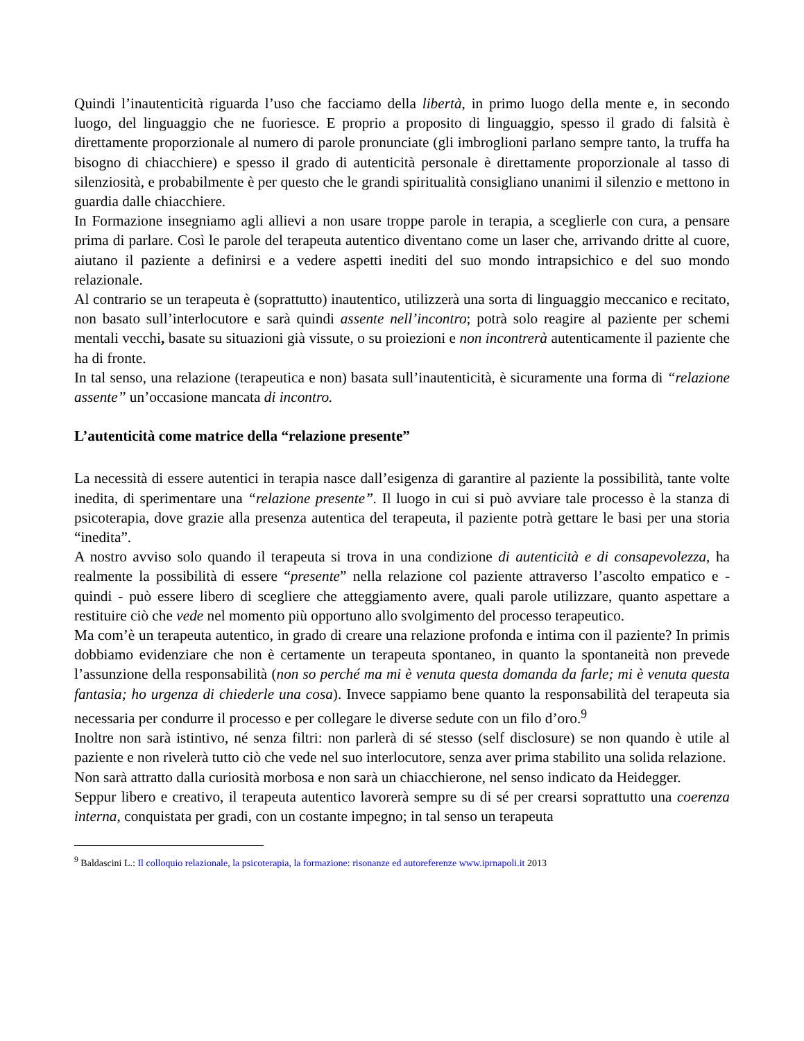Quindi l’inautenticità riguarda l’uso che facciamo della libertà, in primo luogo della mente e, in secondo luogo, del linguaggio che ne fuoriesce. E proprio a proposito di linguaggio, spesso il grado di falsità è direttamente proporzionale al numero di parole pronunciate (gli imbroglioni parlano sempre tanto, la truffa ha bisogno di chiacchiere) e spesso il grado di autenticità personale è direttamente proporzionale al tasso di silenziosità, e probabilmente è per questo che le grandi spiritualità consigliano unanimi il silenzio e mettono in guardia dalle chiacchiere.
In Formazione insegniamo agli allievi a non usare troppe parole in terapia, a sceglierle con cura, a pensare prima di parlare. Così le parole del terapeuta autentico diventano come un laser che, arrivando dritte al cuore, aiutano il paziente a definirsi e a vedere aspetti inediti del suo mondo intrapsichico e del suo mondo relazionale.
Al contrario se un terapeuta è (soprattutto) inautentico, utilizzerà una sorta di linguaggio meccanico e recitato, non basato sull’interlocutore e sarà quindi assente nell’incontro; potrà solo reagire al paziente per schemi mentali vecchi, basate su situazioni già vissute, o su proiezioni e non incontrerà autenticamente il paziente che ha di fronte.
In tal senso, una relazione (terapeutica e non) basata sull’inautenticità, è sicuramente una forma di “relazione assente” un’occasione mancata di incontro.
L’autenticità come matrice della “relazione presente”
La necessità di essere autentici in terapia nasce dall’esigenza di garantire al paziente la possibilità, tante volte inedita, di sperimentare una “relazione presente”. Il luogo in cui si può avviare tale processo è la stanza di psicoterapia, dove grazie alla presenza autentica del terapeuta, il paziente potrà gettare le basi per una storia “inedita”.
A nostro avviso solo quando il terapeuta si trova in una condizione di autenticità e di consapevolezza, ha realmente la possibilità di essere “presente” nella relazione col paziente attraverso l’ascolto empatico e - quindi - può essere libero di scegliere che atteggiamento avere, quali parole utilizzare, quanto aspettare a restituire ciò che vede nel momento più opportuno allo svolgimento del processo terapeutico.
Ma com’è un terapeuta autentico, in grado di creare una relazione profonda e intima con il paziente? In primis dobbiamo evidenziare che non è certamente un terapeuta spontaneo, in quanto la spontaneità non prevede l’assunzione della responsabilità (non so perché ma mi è venuta questa domanda da farle; mi è venuta questa fantasia; ho urgenza di chiederle una cosa). Invece sappiamo bene quanto la responsabilità del terapeuta sia necessaria per condurre il processo e per collegare le diverse sedute con un filo d’oro.<sup>9</sup>
Inoltre non sarà istintivo, né senza filtri: non parlerà di sé stesso (self disclosure) se non quando è utile al paziente e non rivelerà tutto ciò che vede nel suo interlocutore, senza aver prima stabilito una solida relazione.
Non sarà attratto dalla curiosità morbosa e non sarà un chiacchierone, nel senso indicato da Heidegger.
Seppur libero e creativo, il terapeuta autentico lavorerà sempre su di sé per crearsi soprattutto una coerenza interna, conquistata per gradi, con un costante impegno; in tal senso un terapeuta
<sup>9</sup> Baldascini L.: Il colloquio relazionale, la psicoterapia, la formazione: risonanze ed autoreferenze www.iprnapoli.it 2013